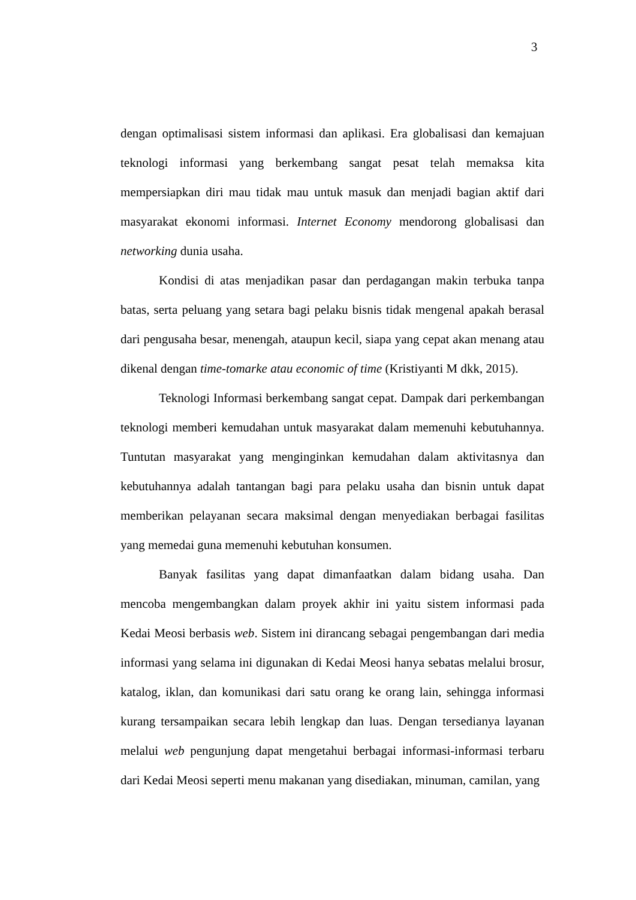3
dengan optimalisasi sistem informasi dan aplikasi. Era globalisasi dan kemajuan teknologi informasi yang berkembang sangat pesat telah memaksa kita mempersiapkan diri mau tidak mau untuk masuk dan menjadi bagian aktif dari masyarakat ekonomi informasi. Internet Economy mendorong globalisasi dan networking dunia usaha.
Kondisi di atas menjadikan pasar dan perdagangan makin terbuka tanpa batas, serta peluang yang setara bagi pelaku bisnis tidak mengenal apakah berasal dari pengusaha besar, menengah, ataupun kecil, siapa yang cepat akan menang atau dikenal dengan time-tomarke atau economic of time (Kristiyanti M dkk, 2015).
Teknologi Informasi berkembang sangat cepat. Dampak dari perkembangan teknologi memberi kemudahan untuk masyarakat dalam memenuhi kebutuhannya. Tuntutan masyarakat yang menginginkan kemudahan dalam aktivitasnya dan kebutuhannya adalah tantangan bagi para pelaku usaha dan bisnin untuk dapat memberikan pelayanan secara maksimal dengan menyediakan berbagai fasilitas yang memedai guna memenuhi kebutuhan konsumen.
Banyak fasilitas yang dapat dimanfaatkan dalam bidang usaha. Dan mencoba mengembangkan dalam proyek akhir ini yaitu sistem informasi pada Kedai Meosi berbasis web. Sistem ini dirancang sebagai pengembangan dari media informasi yang selama ini digunakan di Kedai Meosi hanya sebatas melalui brosur, katalog, iklan, dan komunikasi dari satu orang ke orang lain, sehingga informasi kurang tersampaikan secara lebih lengkap dan luas. Dengan tersedianya layanan melalui web pengunjung dapat mengetahui berbagai informasi-informasi terbaru dari Kedai Meosi seperti menu makanan yang disediakan, minuman, camilan, yang